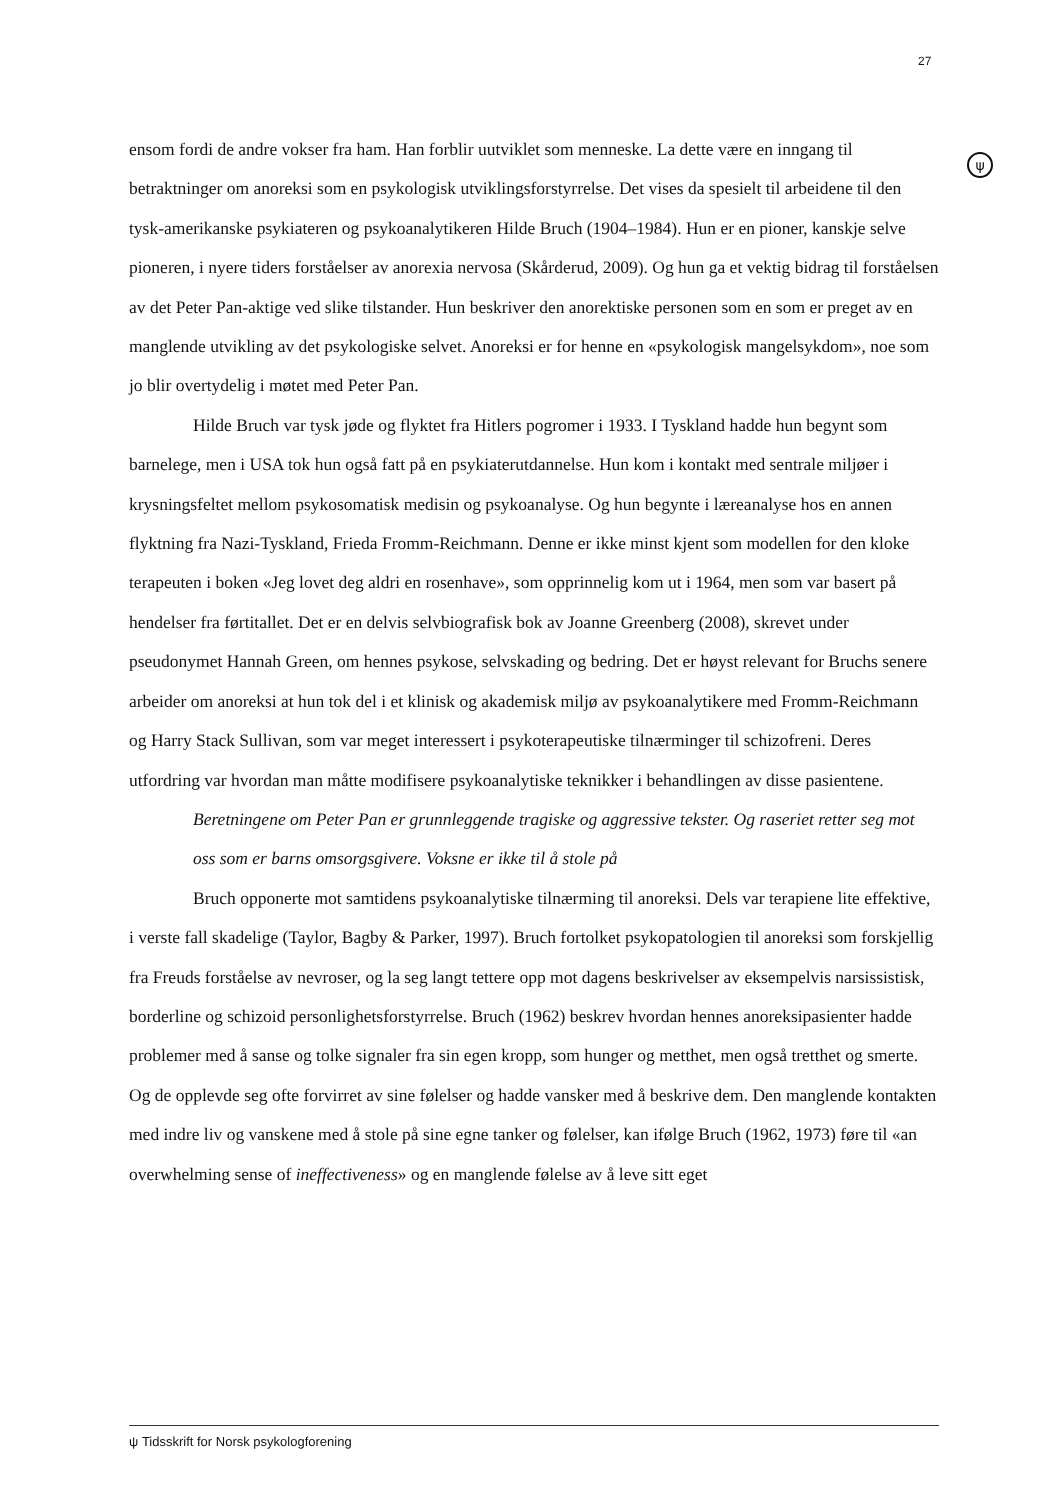27
ψ
ensom fordi de andre vokser fra ham. Han forblir uutviklet som menneske. La dette være en inngang til betraktninger om anoreksi som en psykologisk utviklingsforstyrrelse. Det vises da spesielt til arbeidene til den tysk-amerikanske psykiateren og psykoanalytikeren Hilde Bruch (1904–1984). Hun er en pioner, kanskje selve pioneren, i nyere tiders forståelser av anorexia nervosa (Skårderud, 2009). Og hun ga et vektig bidrag til forståelsen av det Peter Pan-aktige ved slike tilstander. Hun beskriver den anorektiske personen som en som er preget av en manglende utvikling av det psykologiske selvet. Anoreksi er for henne en «psykologisk mangelsykdom», noe som jo blir overtydelig i møtet med Peter Pan.
Hilde Bruch var tysk jøde og flyktet fra Hitlers pogromer i 1933. I Tyskland hadde hun begynt som barnelege, men i USA tok hun også fatt på en psykiaterutdannelse. Hun kom i kontakt med sentrale miljøer i krysningsfeltet mellom psykosomatisk medisin og psykoanalyse. Og hun begynte i læreanalyse hos en annen flyktning fra Nazi-Tyskland, Frieda Fromm-Reichmann. Denne er ikke minst kjent som modellen for den kloke terapeuten i boken «Jeg lovet deg aldri en rosenhave», som opprinnelig kom ut i 1964, men som var basert på hendelser fra førtitallet. Det er en delvis selvbiografisk bok av Joanne Greenberg (2008), skrevet under pseudonymet Hannah Green, om hennes psykose, selvskading og bedring. Det er høyst relevant for Bruchs senere arbeider om anoreksi at hun tok del i et klinisk og akademisk miljø av psykoanalytikere med Fromm-Reichmann og Harry Stack Sullivan, som var meget interessert i psykoterapeutiske tilnærminger til schizofreni. Deres utfordring var hvordan man måtte modifisere psykoanalytiske teknikker i behandlingen av disse pasientene.
Beretningene om Peter Pan er grunnleggende tragiske og aggressive tekster. Og raseriet retter seg mot oss som er barns omsorgsgivere. Voksne er ikke til å stole på
Bruch opponerte mot samtidens psykoanalytiske tilnærming til anoreksi. Dels var terapiene lite effektive, i verste fall skadelige (Taylor, Bagby & Parker, 1997). Bruch fortolket psykopatologien til anoreksi som forskjellig fra Freuds forståelse av nevroser, og la seg langt tettere opp mot dagens beskrivelser av eksempelvis narsissistisk, borderline og schizoid personlighetsforstyrrelse. Bruch (1962) beskrev hvordan hennes anoreksipasienter hadde problemer med å sanse og tolke signaler fra sin egen kropp, som hunger og metthet, men også tretthet og smerte. Og de opplevde seg ofte forvirret av sine følelser og hadde vansker med å beskrive dem. Den manglende kontakten med indre liv og vanskene med å stole på sine egne tanker og følelser, kan ifølge Bruch (1962, 1973) føre til «an overwhelming sense of ineffectiveness» og en manglende følelse av å leve sitt eget
ψ Tidsskrift for Norsk psykologforening